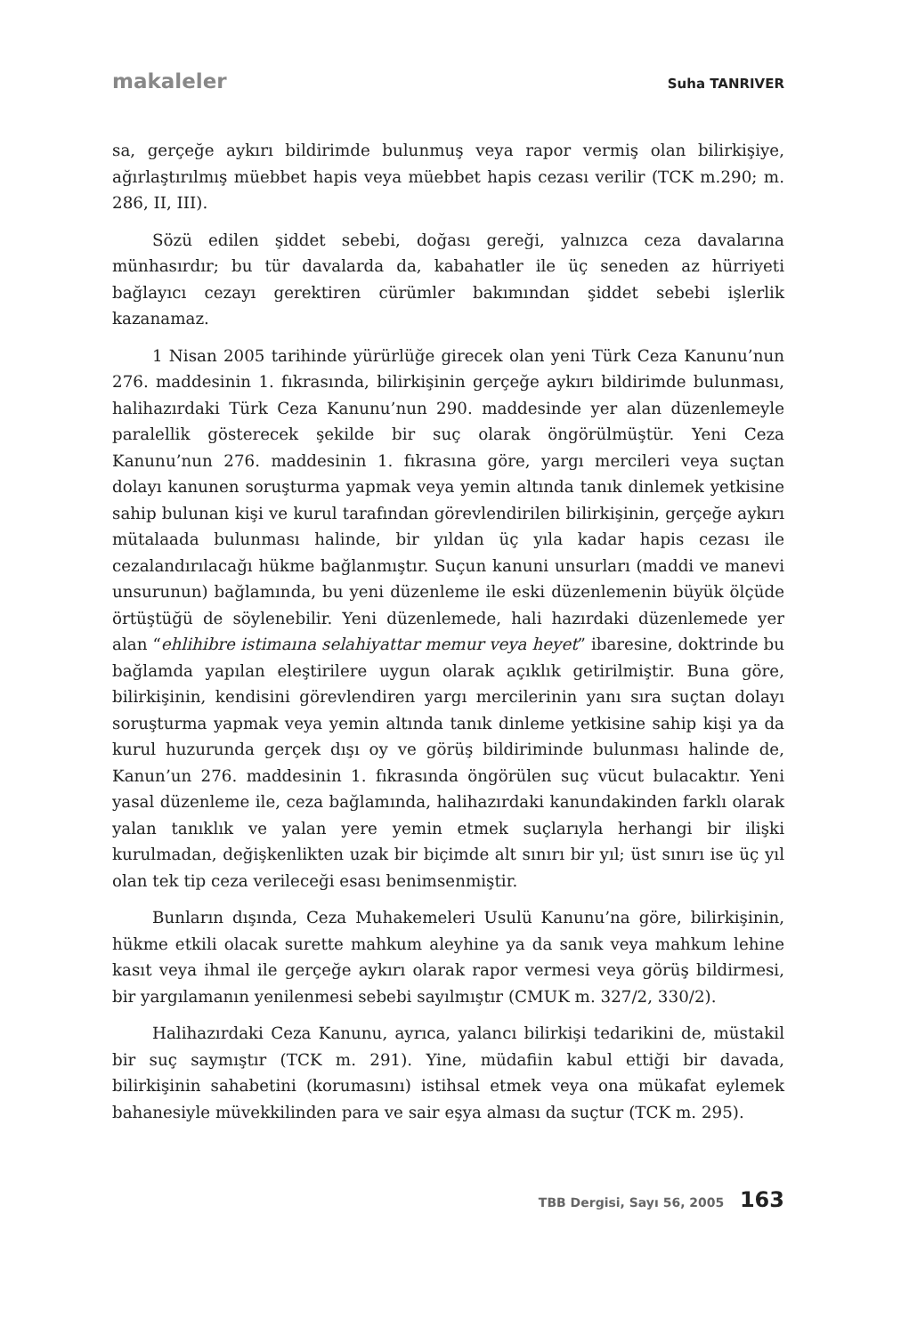makaleler Suha TANRIVER
sa, gerçeğe aykırı bildirimde bulunmuş veya rapor vermiş olan bilirkişiye, ağırlaştırılmış müebbet hapis veya müebbet hapis cezası verilir (TCK m.290; m. 286, II, III).
Sözü edilen şiddet sebebi, doğası gereği, yalnızca ceza davalarına münhasırdır; bu tür davalarda da, kabahatler ile üç seneden az hürriyeti bağlayıcı cezayı gerektiren cürümler bakımından şiddet sebebi işlerlik kazanamaz.
1 Nisan 2005 tarihinde yürürlüğe girecek olan yeni Türk Ceza Kanunu’nun 276. maddesinin 1. fıkrasında, bilirkişinin gerçeğe aykırı bildirimde bulunması, halihazırdaki Türk Ceza Kanunu’nun 290. maddesinde yer alan düzenlemeyle paralellik gösterecek şekilde bir suç olarak öngörülmüştür. Yeni Ceza Kanunu’nun 276. maddesinin 1. fıkrasına göre, yargı mercileri veya suçtan dolayı kanunen soruşturma yapmak veya yemin altında tanık dinlemek yetkisine sahip bulunan kişi ve kurul tarafından görevlendirilen bilirkişinin, gerçeğe aykırı mütalaada bulunması halinde, bir yıldan üç yıla kadar hapis cezası ile cezalandırılacağı hükme bağlanmıştır. Suçun kanuni unsurları (maddi ve manevi unsurunun) bağlamında, bu yeni düzenleme ile eski düzenlemenin büyük ölçüde örtüştüğü de söylenebilir. Yeni düzenlemede, hali hazırdaki düzenlemede yer alan “ehlihibre istimaına selahiyattar memur veya heyet” ibaresine, doktrinde bu bağlamda yapılan eleştirilere uygun olarak açıklık getirilmiştir. Buna göre, bilirkişinin, kendisini görevlendiren yargı mercilerinin yanı sıra suçtan dolayı soruşturma yapmak veya yemin altında tanık dinleme yetkisine sahip kişi ya da kurul huzurunda gerçek dışı oy ve görüş bildiriminde bulunması halinde de, Kanun’un 276. maddesinin 1. fıkrasında öngörülen suç vücut bulacaktır. Yeni yasal düzenleme ile, ceza bağlamında, halihazırdaki kanundakinden farklı olarak yalan tanıklık ve yalan yere yemin etmek suçlarıyla herhangi bir ilişki kurulmadan, değişkenlikten uzak bir biçimde alt sınırı bir yıl; üst sınırı ise üç yıl olan tek tip ceza verileceği esası benimsenmiştir.
Bunların dışında, Ceza Muhakemeleri Usulü Kanunu’na göre, bilirkişinin, hükme etkili olacak surette mahkum aleyhine ya da sanık veya mahkum lehine kasıt veya ihmal ile gerçeğe aykırı olarak rapor vermesi veya görüş bildirmesi, bir yargılamanın yenilenmesi sebebi sayılmıştır (CMUK m. 327/2, 330/2).
Halihazırdaki Ceza Kanunu, ayrıca, yalancı bilirkişi tedarikini de, müstakil bir suç saymıştır (TCK m. 291). Yine, müdafiin kabul ettiği bir davada, bilirkişinin sahabetini (korumasını) istihsal etmek veya ona mükafat eylemek bahanesiyle müvekkilinden para ve sair eşya alması da suçtur (TCK m. 295).
TBB Dergisi, Sayı 56, 2005 163